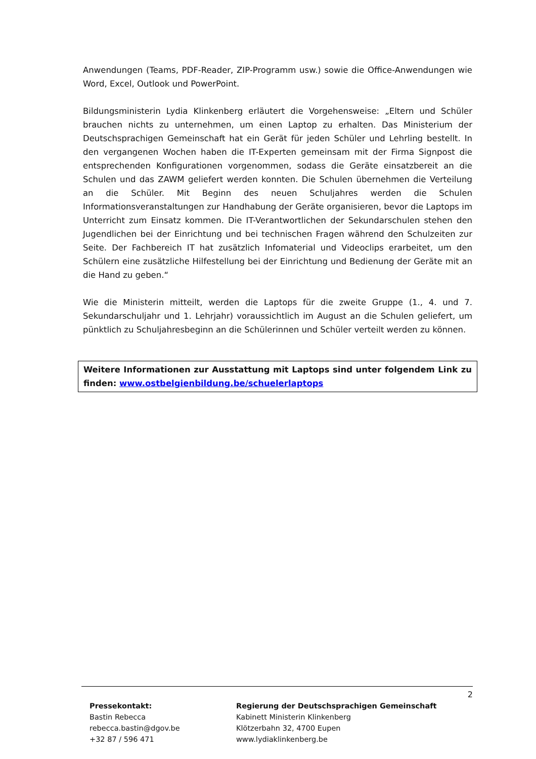Anwendungen (Teams, PDF-Reader, ZIP-Programm usw.) sowie die Office-Anwendungen wie Word, Excel, Outlook und PowerPoint.
Bildungsministerin Lydia Klinkenberg erläutert die Vorgehensweise: „Eltern und Schüler brauchen nichts zu unternehmen, um einen Laptop zu erhalten. Das Ministerium der Deutschsprachigen Gemeinschaft hat ein Gerät für jeden Schüler und Lehrling bestellt. In den vergangenen Wochen haben die IT-Experten gemeinsam mit der Firma Signpost die entsprechenden Konfigurationen vorgenommen, sodass die Geräte einsatzbereit an die Schulen und das ZAWM geliefert werden konnten. Die Schulen übernehmen die Verteilung an die Schüler. Mit Beginn des neuen Schuljahres werden die Schulen Informationsveranstaltungen zur Handhabung der Geräte organisieren, bevor die Laptops im Unterricht zum Einsatz kommen. Die IT-Verantwortlichen der Sekundarschulen stehen den Jugendlichen bei der Einrichtung und bei technischen Fragen während den Schulzeiten zur Seite. Der Fachbereich IT hat zusätzlich Infomaterial und Videoclips erarbeitet, um den Schülern eine zusätzliche Hilfestellung bei der Einrichtung und Bedienung der Geräte mit an die Hand zu geben.“
Wie die Ministerin mitteilt, werden die Laptops für die zweite Gruppe (1., 4. und 7. Sekundarschuljahr und 1. Lehrjahr) voraussichtlich im August an die Schulen geliefert, um pünktlich zu Schuljahresbeginn an die Schülerinnen und Schüler verteilt werden zu können.
Weitere Informationen zur Ausstattung mit Laptops sind unter folgendem Link zu finden: www.ostbelgienbildung.be/schuelerlaptops
2
Pressekontakt:
Bastin Rebecca
rebecca.bastin@dgov.be
+32 87 / 596 471
Regierung der Deutschsprachigen Gemeinschaft
Kabinett Ministerin Klinkenberg
Klötzerbahn 32, 4700 Eupen
www.lydiaklinkenberg.be